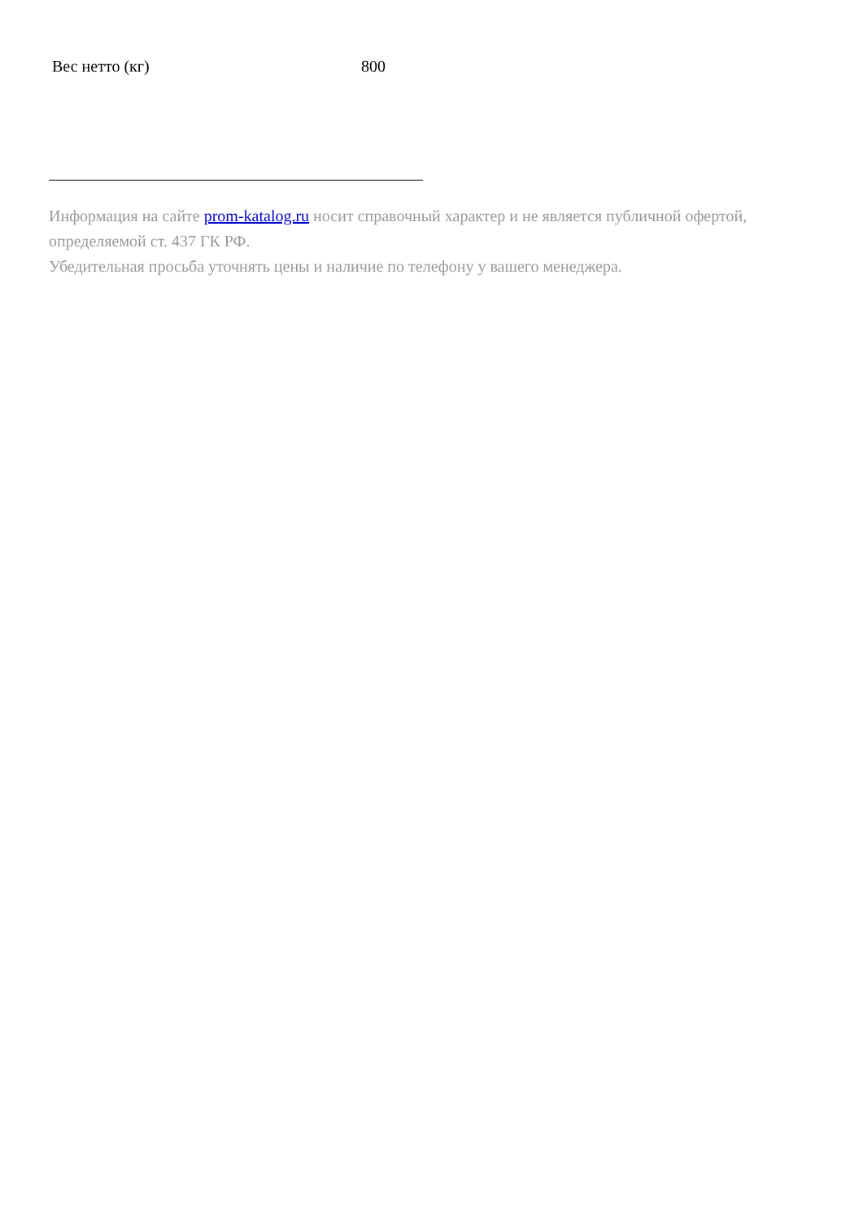| Вес нетто (кг) | 800 |
Информация на сайте prom-katalog.ru носит справочный характер и не является публичной офертой, определяемой ст. 437 ГК РФ.
Убедительная просьба уточнять цены и наличие по телефону у вашего менеджера.